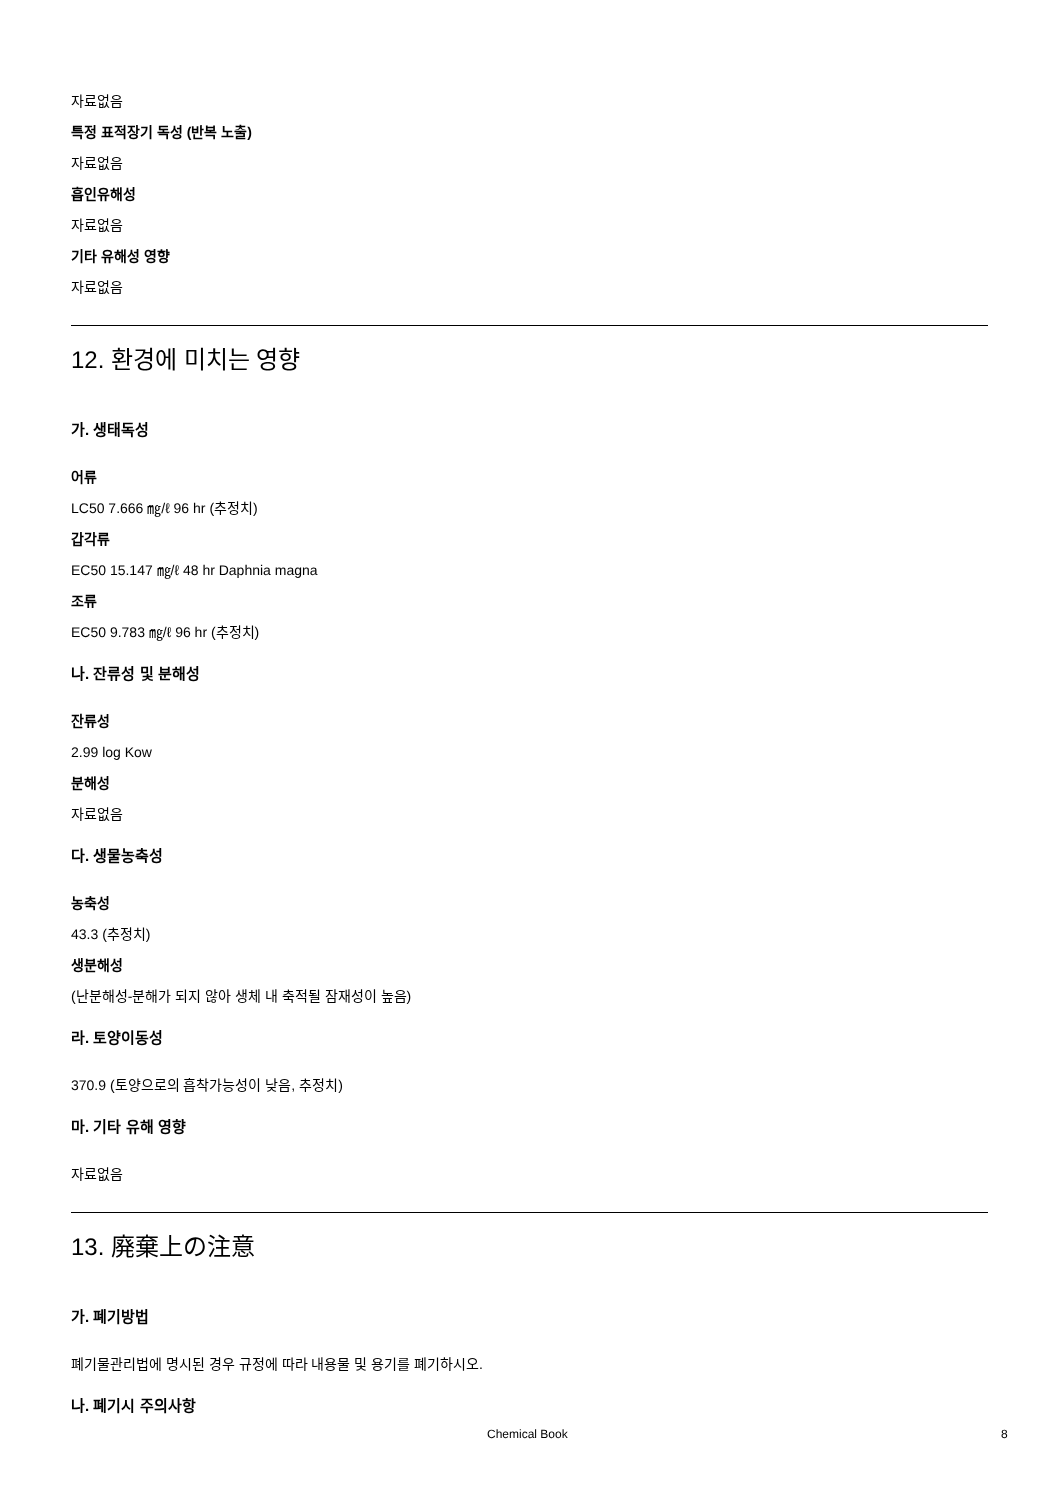자료없음
특정 표적장기 독성 (반복 노출)
자료없음
흡인유해성
자료없음
기타 유해성 영향
자료없음
12. 환경에 미치는 영향
가. 생태독성
어류
LC50 7.666 ㎎/ℓ 96 hr (추정치)
갑각류
EC50 15.147 ㎎/ℓ 48 hr Daphnia magna
조류
EC50 9.783 ㎎/ℓ 96 hr (추정치)
나. 잔류성 및 분해성
잔류성
2.99 log Kow
분해성
자료없음
다. 생물농축성
농축성
43.3 (추정치)
생분해성
(난분해성-분해가 되지 않아 생체 내 축적될 잠재성이 높음)
라. 토양이동성
370.9 (토양으로의 흡착가능성이 낮음, 추정치)
마. 기타 유해 영향
자료없음
13. 廃棄上の注意
가. 폐기방법
폐기물관리법에 명시된 경우 규정에 따라 내용물 및 용기를 폐기하시오.
나. 폐기시 주의사항
Chemical Book 8